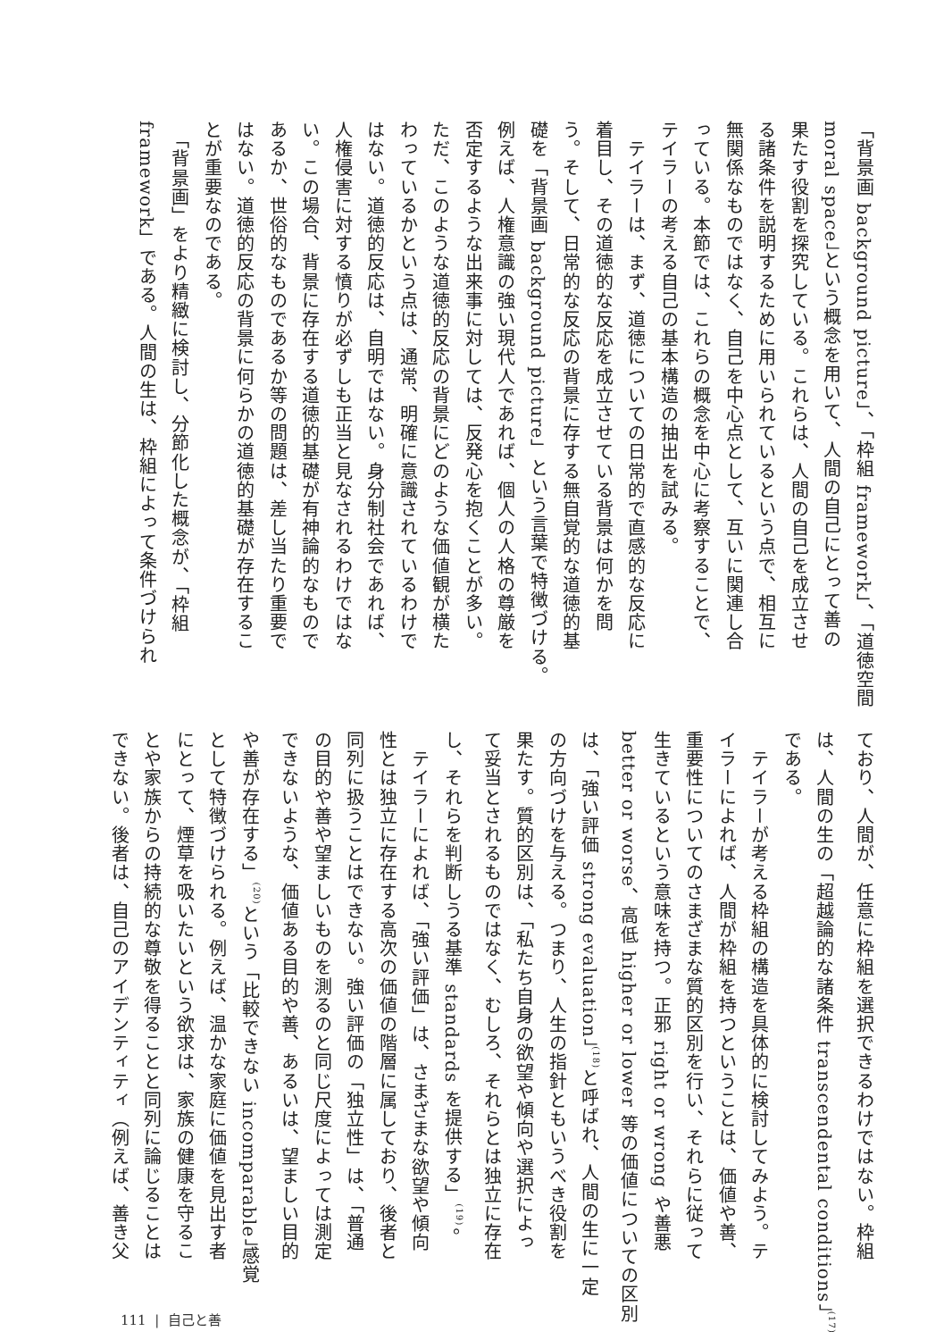「背景画 background picture」、「枠組 framework」、「道徳空間
moral space」という概念を用いて、人間の自己にとって善の
果たす役割を探究している。これらは、人間の自己を成立させ
る諸条件を説明するために用いられているという点で、相互に
無関係なものではなく、自己を中心点として、互いに関連し合
っている。本節では、これらの概念を中心に考察することで、
テイラーの考える自己の基本構造の抽出を試みる。
　テイラーは、まず、道徳についての日常的で直感的な反応に
着目し、その道徳的な反応を成立させている背景は何かを問
う。そして、日常的な反応の背景に存する無自覚的な道徳的基
礎を「背景画 background picture」という言葉で特徴づける。
例えば、人権意識の強い現代人であれば、個人の人格の尊厳を
否定するような出来事に対しては、反発心を抱くことが多い。
ただ、このような道徳的反応の背景にどのような価値観が横た
わっているかという点は、通常、明確に意識されているわけで
はない。道徳的反応は、自明ではない。身分制社会であれば、
人権侵害に対する憤りが必ずしも正当と見なされるわけではな
い。この場合、背景に存在する道徳的基礎が有神論的なもので
あるか、世俗的なものであるか等の問題は、差し当たり重要で
はない。道徳的反応の背景に何らかの道徳的基礎が存在するこ
とが重要なのである。
　「背景画」をより精緻に検討し、分節化した概念が、「枠組
framework」である。人間の生は、枠組によって条件づけられ
ており、人間が、任意に枠組を選択できるわけではない。枠組
は、人間の生の「超越論的な諸条件 transcendental conditions」<sup>(17)</sup>
である。
　テイラーが考える枠組の構造を具体的に検討してみよう。テ
イラーによれば、人間が枠組を持つということは、価値や善、
重要性についてのさまざまな質的区別を行い、それらに従って
生きているという意味を持つ。正邪 right or wrong や善悪
better or worse、高低 higher or lower 等の価値についての区別
は、「強い評価 strong evaluation」<sup>(18)</sup>と呼ばれ、人間の生に一定
の方向づけを与える。つまり、人生の指針ともいうべき役割を
果たす。質的区別は、「私たち自身の欲望や傾向や選択によっ
て妥当とされるものではなく、むしろ、それらとは独立に存在
し、それらを判断しうる基準 standards を提供する」<sup>(19)</sup>。
　テイラーによれば、「強い評価」は、さまざまな欲望や傾向
性とは独立に存在する高次の価値の階層に属しており、後者と
同列に扱うことはできない。強い評価の「独立性」は、「普通
の目的や善や望ましいものを測るのと同じ尺度によっては測定
できないような、価値ある目的や善、あるいは、望ましい目的
や善が存在する」<sup>(20)</sup>という「比較できない incomparable」感覚
として特徴づけられる。例えば、温かな家庭に価値を見出す者
にとって、煙草を吸いたいという欲求は、家族の健康を守るこ
とや家族からの持続的な尊敬を得ることと同列に論じることは
できない。後者は、自己のアイデンティティ（例えば、善き父
111 | 自己と善